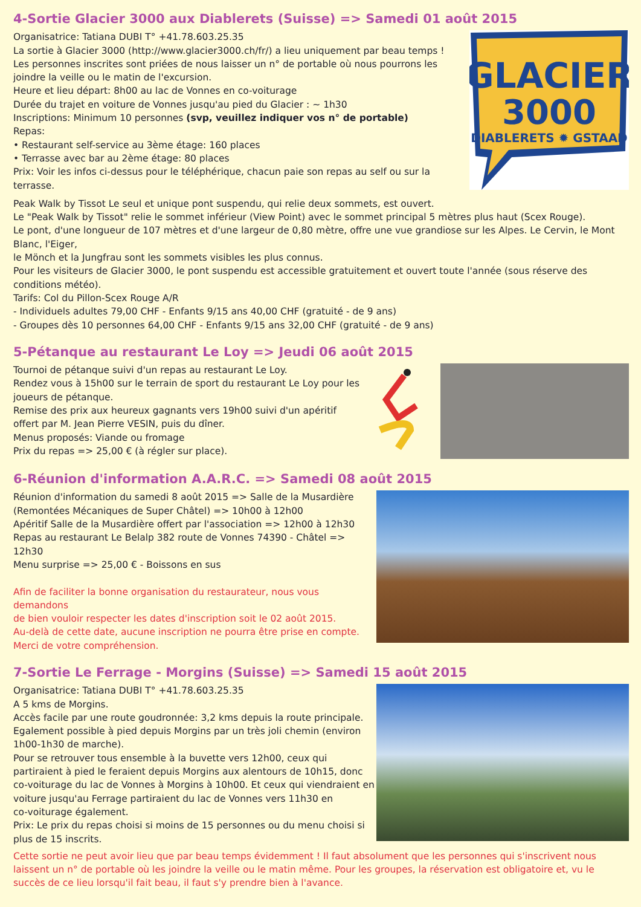4-Sortie Glacier 3000 aux Diablerets (Suisse) => Samedi 01 août 2015
Organisatrice: Tatiana DUBI T° +41.78.603.25.35
La sortie à Glacier 3000 (http://www.glacier3000.ch/fr/) a lieu uniquement par beau temps !
Les personnes inscrites sont priées de nous laisser un n° de portable où nous pourrons les joindre la veille ou le matin de l'excursion.
Heure et lieu départ: 8h00 au lac de Vonnes en co-voiturage
Durée du trajet en voiture de Vonnes jusqu'au pied du Glacier : ~ 1h30
Inscriptions: Minimum 10 personnes (svp, veuillez indiquer vos n° de portable)
Repas:
• Restaurant self-service au 3ème étage: 160 places
• Terrasse avec bar au 2ème étage: 80 places
Prix: Voir les infos ci-dessus pour le téléphérique, chacun paie son repas au self ou sur la terrasse.
GLACIER
3000
DIABLERETS ✹ GSTAAD
Peak Walk by Tissot Le seul et unique pont suspendu, qui relie deux sommets, est ouvert.
Le "Peak Walk by Tissot" relie le sommet inférieur (View Point) avec le sommet principal 5 mètres plus haut (Scex Rouge).
Le pont, d'une longueur de 107 mètres et d'une largeur de 0,80 mètre, offre une vue grandiose sur les Alpes. Le Cervin, le Mont Blanc, l'Eiger,
le Mönch et la Jungfrau sont les sommets visibles les plus connus.
Pour les visiteurs de Glacier 3000, le pont suspendu est accessible gratuitement et ouvert toute l'année (sous réserve des conditions météo).
Tarifs: Col du Pillon-Scex Rouge A/R
- Individuels adultes 79,00 CHF - Enfants 9/15 ans 40,00 CHF (gratuité - de 9 ans)
- Groupes dès 10 personnes 64,00 CHF - Enfants 9/15 ans 32,00 CHF (gratuité - de 9 ans)
5-Pétanque au restaurant Le Loy => Jeudi 06 août 2015
Tournoi de pétanque suivi d'un repas au restaurant Le Loy.
Rendez vous à 15h00 sur le terrain de sport du restaurant Le Loy pour les
joueurs de pétanque.
Remise des prix aux heureux gagnants vers 19h00 suivi d'un apéritif
offert par M. Jean Pierre VESIN, puis du dîner.
Menus proposés: Viande ou fromage
Prix du repas => 25,00 € (à régler sur place).
6-Réunion d'information A.A.R.C. => Samedi 08 août 2015
Réunion d'information du samedi 8 août 2015 => Salle de la Musardière
(Remontées Mécaniques de Super Châtel) => 10h00 à 12h00
Apéritif Salle de la Musardière offert par l'association => 12h00 à 12h30
Repas au restaurant Le Belalp 382 route de Vonnes 74390 - Châtel => 12h30
Menu surprise => 25,00 € - Boissons en sus
Afin de faciliter la bonne organisation du restaurateur, nous vous demandons
de bien vouloir respecter les dates d'inscription soit le 02 août 2015.
Au-delà de cette date, aucune inscription ne pourra être prise en compte.
Merci de votre compréhension.
7-Sortie Le Ferrage - Morgins (Suisse) => Samedi 15 août 2015
Organisatrice: Tatiana DUBI T° +41.78.603.25.35
A 5 kms de Morgins.
Accès facile par une route goudronnée: 3,2 kms depuis la route principale.
Egalement possible à pied depuis Morgins par un très joli chemin (environ
1h00-1h30 de marche).
Pour se retrouver tous ensemble à la buvette vers 12h00, ceux qui
partiraient à pied le feraient depuis Morgins aux alentours de 10h15, donc
co-voiturage du lac de Vonnes à Morgins à 10h00. Et ceux qui viendraient en
voiture jusqu'au Ferrage partiraient du lac de Vonnes vers 11h30 en
co-voiturage également.
Prix: Le prix du repas choisi si moins de 15 personnes ou du menu choisi si
plus de 15 inscrits.
Cette sortie ne peut avoir lieu que par beau temps évidemment ! Il faut absolument que les personnes qui s'inscrivent nous laissent un n° de portable où les joindre la veille ou le matin même. Pour les groupes, la réservation est obligatoire et, vu le succès de ce lieu lorsqu'il fait beau, il faut s'y prendre bien à l'avance.